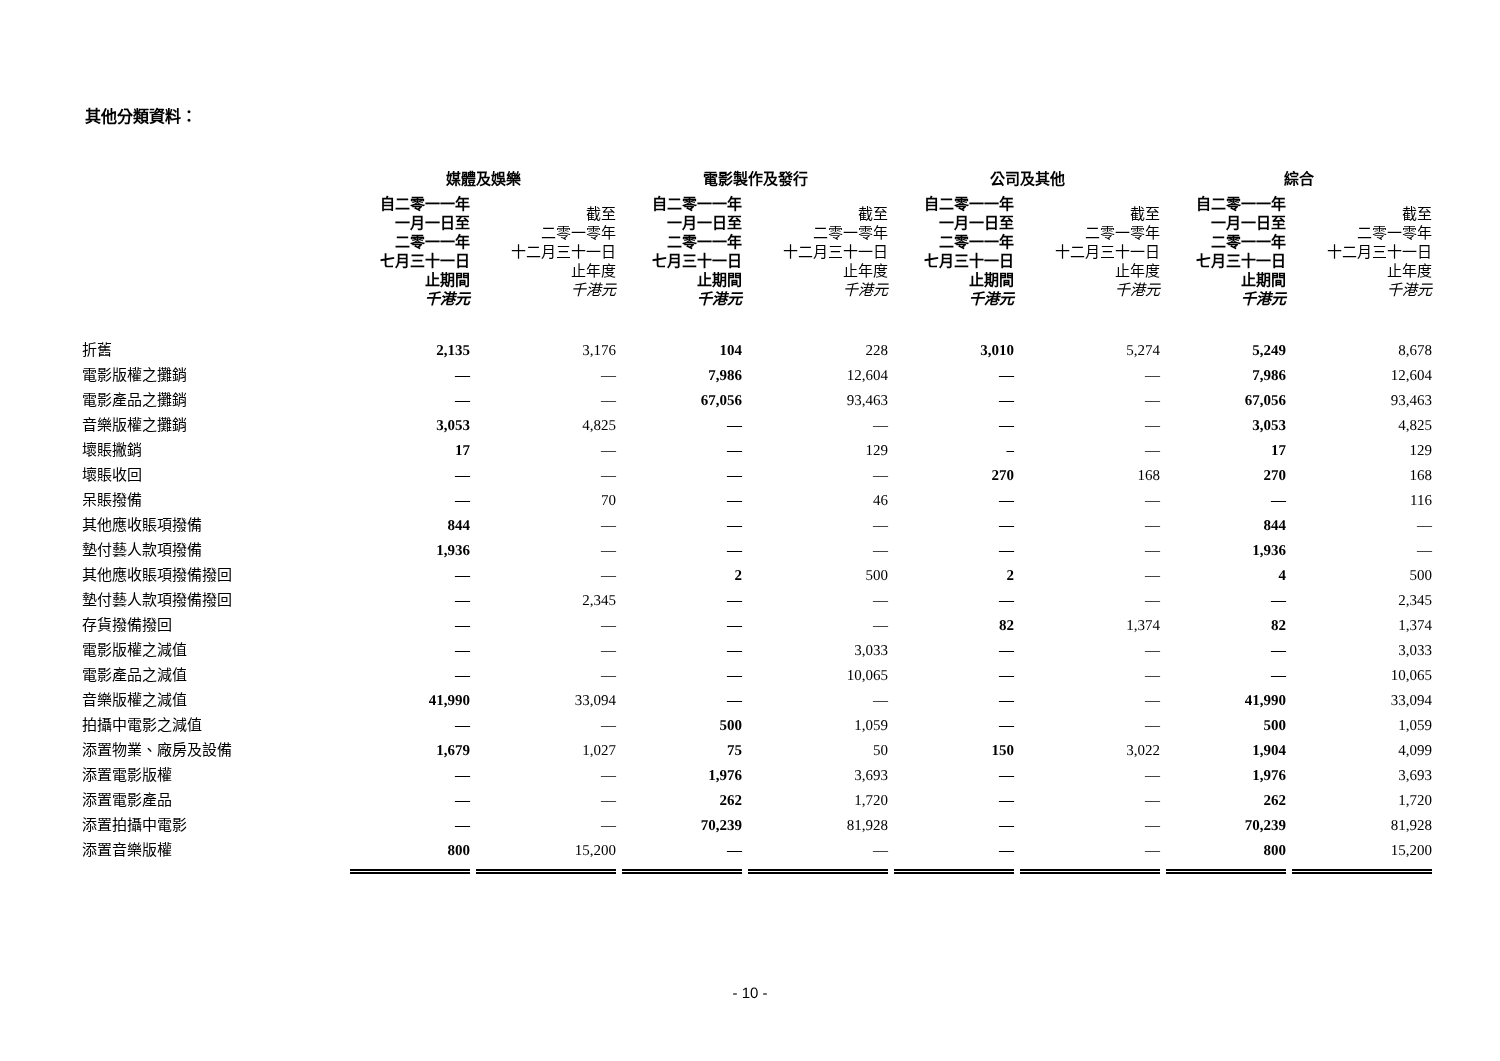其他分類資料：
| | 媒體及娛樂 | | 電影製作及發行 | | 公司及其他 | | 綜合 | |
| | 自二零一一年 一月一日至 二零一一年 七月三十一日 止期間 千港元 | 截至 二零一零年 十二月三十一日 止年度 千港元 | 自二零一一年 一月一日至 二零一一年 七月三十一日 止期間 千港元 | 截至 二零一零年 十二月三十一日 止年度 千港元 | 自二零一一年 一月一日至 二零一一年 七月三十一日 止期間 千港元 | 截至 二零一零年 十二月三十一日 止年度 千港元 | 自二零一一年 一月一日至 二零一一年 七月三十一日 止期間 千港元 | 截至 二零一零年 十二月三十一日 止年度 千港元 |
| 折舊 | 2,135 | 3,176 | 104 | 228 | 3,010 | 5,274 | 5,249 | 8,678 |
| 電影版權之攤銷 | — | — | 7,986 | 12,604 | — | — | 7,986 | 12,604 |
| 電影產品之攤銷 | — | — | 67,056 | 93,463 | — | — | 67,056 | 93,463 |
| 音樂版權之攤銷 | 3,053 | 4,825 | — | — | — | — | 3,053 | 4,825 |
| 壞賬撇銷 | 17 | — | — | 129 | – | — | 17 | 129 |
| 壞賬收回 | — | — | — | — | 270 | 168 | 270 | 168 |
| 呆賬撥備 | — | 70 | — | 46 | — | — | — | 116 |
| 其他應收賬項撥備 | 844 | — | — | — | — | — | 844 | — |
| 墊付藝人款項撥備 | 1,936 | — | — | — | — | — | 1,936 | — |
| 其他應收賬項撥備撥回 | — | — | 2 | 500 | 2 | — | 4 | 500 |
| 墊付藝人款項撥備撥回 | — | 2,345 | — | — | — | — | — | 2,345 |
| 存貨撥備撥回 | — | — | — | — | 82 | 1,374 | 82 | 1,374 |
| 電影版權之減值 | — | — | — | 3,033 | — | — | — | 3,033 |
| 電影產品之減值 | — | — | — | 10,065 | — | — | — | 10,065 |
| 音樂版權之減值 | 41,990 | 33,094 | — | — | — | — | 41,990 | 33,094 |
| 拍攝中電影之減值 | — | — | 500 | 1,059 | — | — | 500 | 1,059 |
| 添置物業、廠房及設備 | 1,679 | 1,027 | 75 | 50 | 150 | 3,022 | 1,904 | 4,099 |
| 添置電影版權 | — | — | 1,976 | 3,693 | — | — | 1,976 | 3,693 |
| 添置電影產品 | — | — | 262 | 1,720 | — | — | 262 | 1,720 |
| 添置拍攝中電影 | — | — | 70,239 | 81,928 | — | — | 70,239 | 81,928 |
| 添置音樂版權 | 800 | 15,200 | — | — | — | — | 800 | 15,200 |
- 10 -